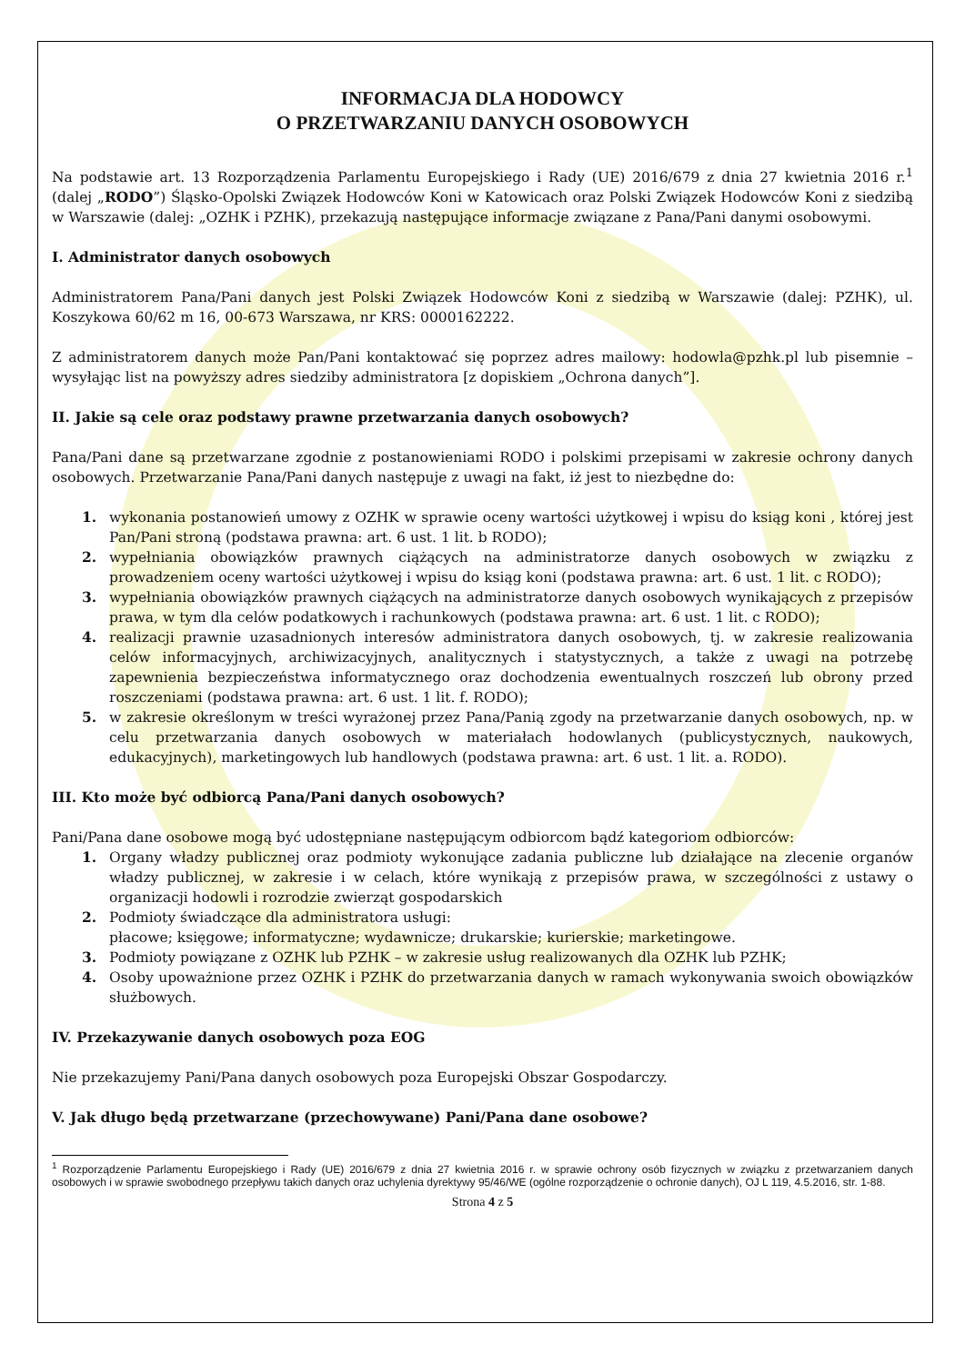INFORMACJA DLA HODOWCY
O PRZETWARZANIU DANYCH OSOBOWYCH
Na podstawie art. 13 Rozporządzenia Parlamentu Europejskiego i Rady (UE) 2016/679 z dnia 27 kwietnia 2016 r.<sup>1</sup> (dalej „RODO”) Śląsko-Opolski Związek Hodowców Koni w Katowicach oraz Polski Związek Hodowców Koni z siedzibą w Warszawie (dalej: „OZHK i PZHK), przekazują następujące informacje związane z Pana/Pani danymi osobowymi.
I. Administrator danych osobowych
Administratorem Pana/Pani danych jest Polski Związek Hodowców Koni z siedzibą w Warszawie (dalej: PZHK), ul. Koszykowa 60/62 m 16, 00-673 Warszawa, nr KRS: 0000162222.
Z administratorem danych może Pan/Pani kontaktować się poprzez adres mailowy: hodowla@pzhk.pl lub pisemnie – wysyłając list na powyższy adres siedziby administratora [z dopiskiem „Ochrona danych”].
II. Jakie są cele oraz podstawy prawne przetwarzania danych osobowych?
Pana/Pani dane są przetwarzane zgodnie z postanowieniami RODO i polskimi przepisami w zakresie ochrony danych osobowych. Przetwarzanie Pana/Pani danych następuje z uwagi na fakt, iż jest to niezbędne do:
1. wykonania postanowień umowy z OZHK w sprawie oceny wartości użytkowej i wpisu do ksiąg koni , której jest Pan/Pani stroną (podstawa prawna: art. 6 ust. 1 lit. b RODO);
2. wypełniania obowiązków prawnych ciążących na administratorze danych osobowych w związku z prowadzeniem oceny wartości użytkowej i wpisu do ksiąg koni (podstawa prawna: art. 6 ust. 1 lit. c RODO);
3. wypełniania obowiązków prawnych ciążących na administratorze danych osobowych wynikających z przepisów prawa, w tym dla celów podatkowych i rachunkowych (podstawa prawna: art. 6 ust. 1 lit. c RODO);
4. realizacji prawnie uzasadnionych interesów administratora danych osobowych, tj. w zakresie realizowania celów informacyjnych, archiwizacyjnych, analitycznych i statystycznych, a także z uwagi na potrzebę zapewnienia bezpieczeństwa informatycznego oraz dochodzenia ewentualnych roszczeń lub obrony przed roszczeniami (podstawa prawna: art. 6 ust. 1 lit. f. RODO);
5. w zakresie określonym w treści wyrażonej przez Pana/Panią zgody na przetwarzanie danych osobowych, np. w celu przetwarzania danych osobowych w materiałach hodowlanych (publicystycznych, naukowych, edukacyjnych), marketingowych lub handlowych (podstawa prawna: art. 6 ust. 1 lit. a. RODO).
III. Kto może być odbiorcą Pana/Pani danych osobowych?
Pani/Pana dane osobowe mogą być udostępniane następującym odbiorcom bądź kategoriom odbiorców:
1. Organy władzy publicznej oraz podmioty wykonujące zadania publiczne lub działające na zlecenie organów władzy publicznej, w zakresie i w celach, które wynikają z przepisów prawa, w szczególności z ustawy o organizacji hodowli i rozrodzie zwierząt gospodarskich
2. Podmioty świadczące dla administratora usługi:
płacowe; księgowe; informatyczne; wydawnicze; drukarskie; kurierskie; marketingowe.
3. Podmioty powiązane z OZHK lub PZHK – w zakresie usług realizowanych dla OZHK lub PZHK;
4. Osoby upoważnione przez OZHK i PZHK do przetwarzania danych w ramach wykonywania swoich obowiązków służbowych.
IV. Przekazywanie danych osobowych poza EOG
Nie przekazujemy Pani/Pana danych osobowych poza Europejski Obszar Gospodarczy.
V. Jak długo będą przetwarzane (przechowywane) Pani/Pana dane osobowe?
<sup>1</sup> Rozporządzenie Parlamentu Europejskiego i Rady (UE) 2016/679 z dnia 27 kwietnia 2016 r. w sprawie ochrony osób fizycznych w związku z przetwarzaniem danych osobowych i w sprawie swobodnego przepływu takich danych oraz uchylenia dyrektywy 95/46/WE (ogólne rozporządzenie o ochronie danych), OJ L 119, 4.5.2016, str. 1-88.
Strona 4 z 5